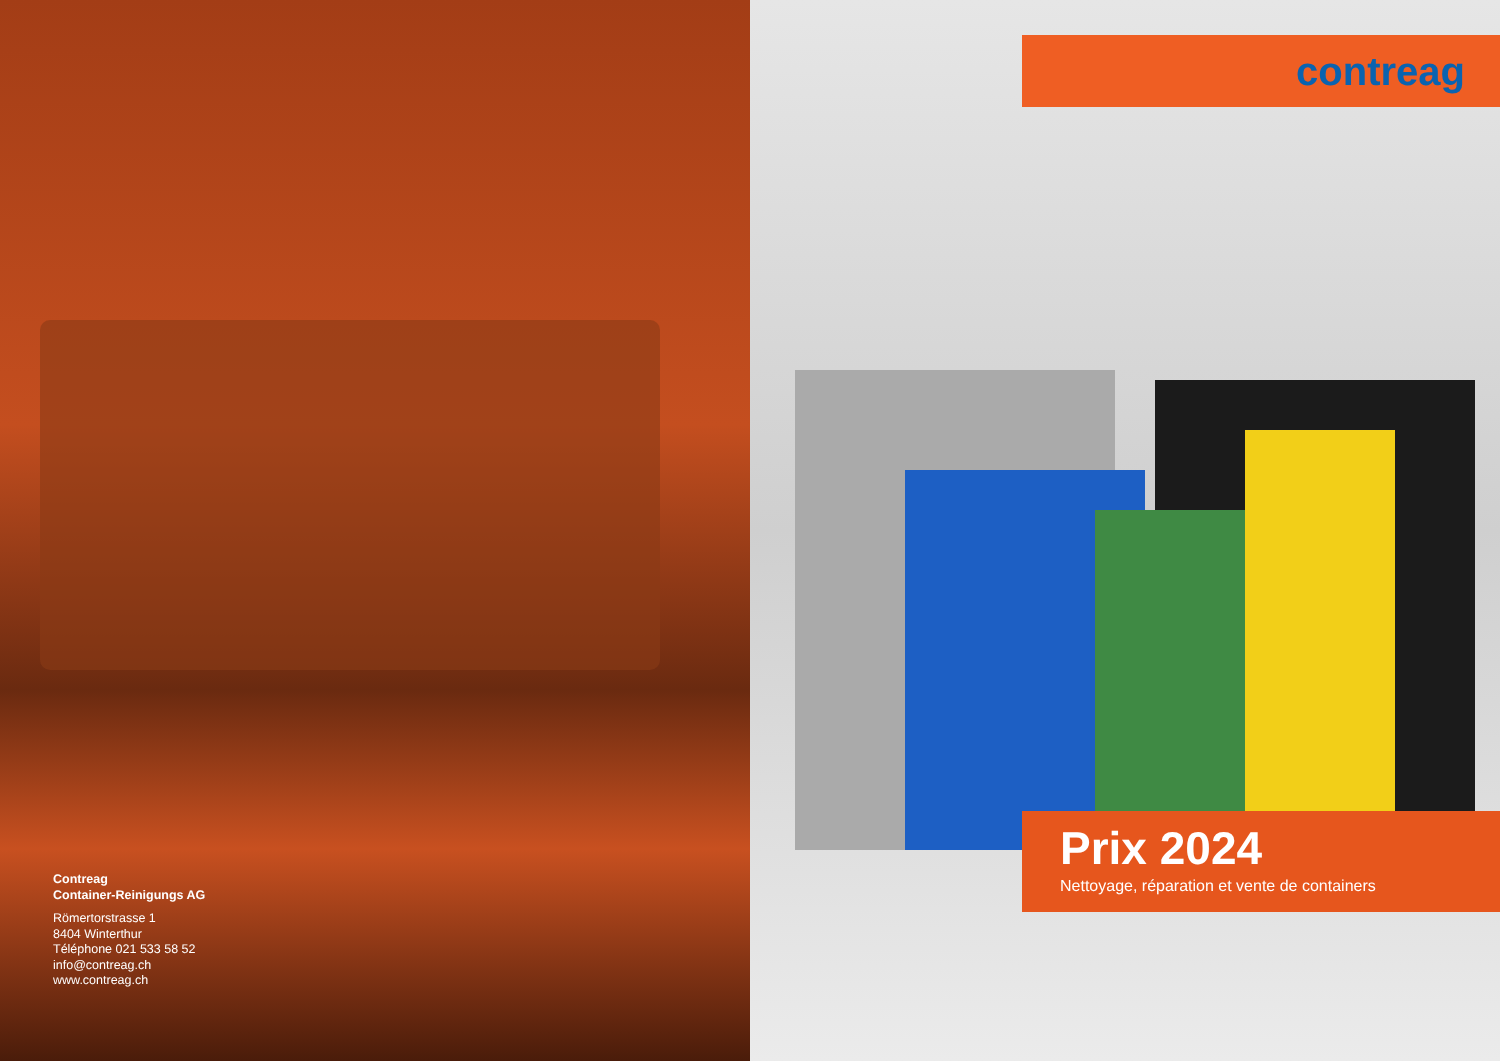Contreag
Container-Reinigungs AG
Römertorstrasse 1
8404 Winterthur
Téléphone 021 533 58 52
info@contreag.ch
www.contreag.ch
contreag
Prix 2024
Nettoyage, réparation et vente de containers